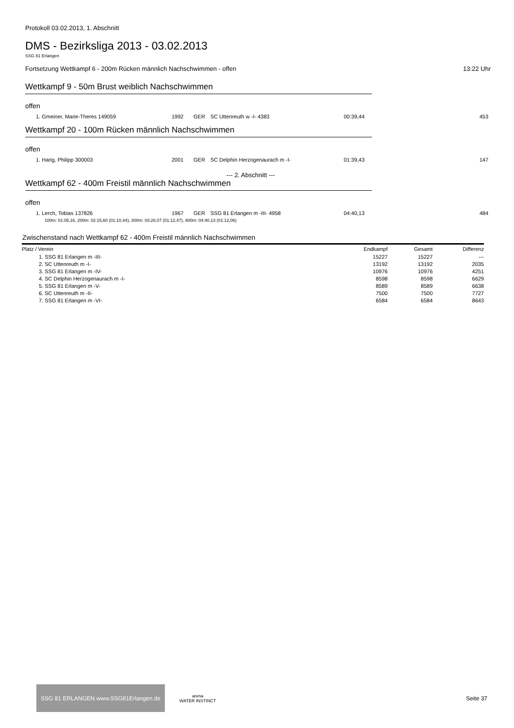Protokoll 03.02.2013, 1. Abschnitt
DMS - Bezirksliga 2013 - 03.02.2013
SSG 81 Erlangen
Fortsetzung Wettkampf 6 - 200m Rücken männlich Nachschwimmen - offen 13:22 Uhr
Wettkampf 9 - 50m Brust weiblich Nachschwimmen
offen
| 1. Gmeiner, Marie-Theres 149059 | 1992 | GER | SC Uttenreuth w -I- 4383 | 00:39,44 | 453 |
Wettkampf 20 - 100m Rücken männlich Nachschwimmen
offen
| 1. Harig, Philipp 300003 | 2001 | GER | SC Delphin Herzogenaurach m -I- | 01:39,43 | 147 |
--- 2. Abschnitt ---
Wettkampf 62 - 400m Freistil männlich Nachschwimmen
offen
| 1. Lerch, Tobias 137826 | 1967 | GER | SSG 81 Erlangen m -III- 4958 | 04:40,13 | 484 |
100m: 01:05,16, 200m: 02:15,60 (01:10,44), 300m: 03:28,07 (01:12,47), 400m: 04:40,13 (01:12,06)
Zwischenstand nach Wettkampf 62 - 400m Freistil männlich Nachschwimmen
| Platz / Verein | Endkampf | Gesamt | Differenz |
| --- | --- | --- | --- |
| 1. SSG 81 Erlangen m -III- | 15227 | 15227 | --- |
| 2. SC Uttenreuth m -I- | 13192 | 13192 | 2035 |
| 3. SSG 81 Erlangen m -IV- | 10976 | 10976 | 4251 |
| 4. SC Delphin Herzogenaurach m -I- | 8598 | 8598 | 6629 |
| 5. SSG 81 Erlangen m -V- | 8589 | 8589 | 6638 |
| 6. SC Uttenreuth m -II- | 7500 | 7500 | 7727 |
| 7. SSG 81 Erlangen m -VI- | 6584 | 6584 | 8643 |
SSG 81 ERLANGEN www.SSG81Erlangen.de
arena
WATER INSTINCT
Seite 37